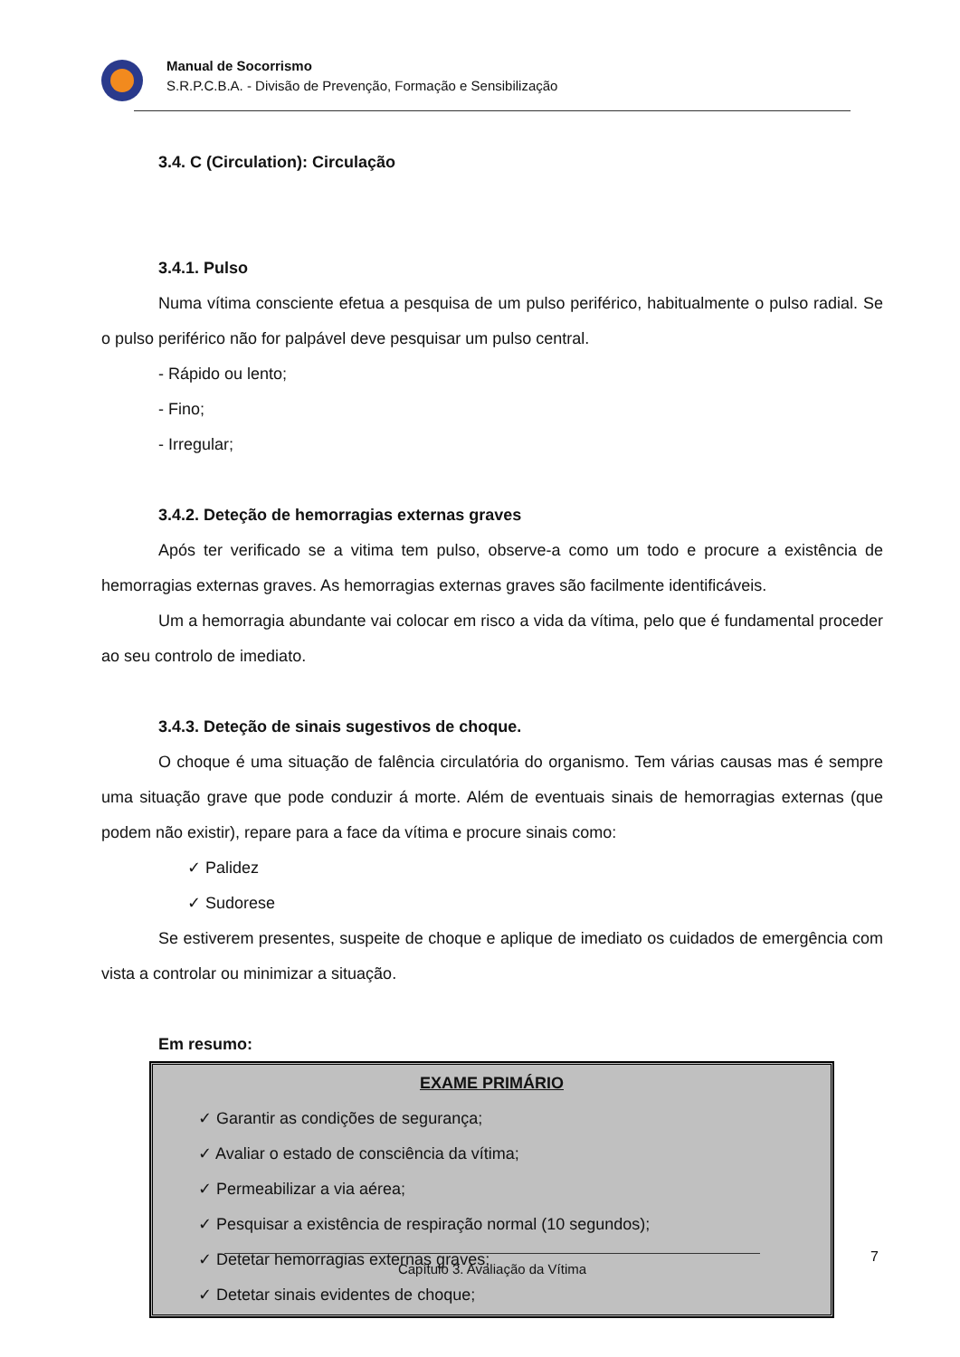Manual de Socorrismo
S.R.P.C.B.A. - Divisão de Prevenção, Formação e Sensibilização
3.4. C (Circulation): Circulação
3.4.1. Pulso
Numa vítima consciente efetua a pesquisa de um pulso periférico, habitualmente o pulso radial. Se o pulso periférico não for palpável deve pesquisar um pulso central.
- Rápido ou lento;
- Fino;
- Irregular;
3.4.2. Deteção de hemorragias externas graves
Após ter verificado se a vitima tem pulso, observe-a como um todo e procure a existência de hemorragias externas graves. As hemorragias externas graves são facilmente identificáveis.
Um a hemorragia abundante vai colocar em risco a vida da vítima, pelo que é fundamental proceder ao seu controlo de imediato.
3.4.3. Deteção de sinais sugestivos de choque.
O choque é uma situação de falência circulatória do organismo. Tem várias causas mas é sempre uma situação grave que pode conduzir á morte. Além de eventuais sinais de hemorragias externas (que podem não existir), repare para a face da vítima e procure sinais como:
✓ Palidez
✓ Sudorese
Se estiverem presentes, suspeite de choque e aplique de imediato os cuidados de emergência com vista a controlar ou minimizar a situação.
Em resumo:
EXAME PRIMÁRIO
✓ Garantir as condições de segurança;
✓ Avaliar o estado de consciência da vítima;
✓ Permeabilizar a via aérea;
✓ Pesquisar a existência de respiração normal (10 segundos);
✓ Detetar hemorragias externas graves;
✓ Detetar sinais evidentes de choque;
7
Capítulo 3. Avaliação da Vítima